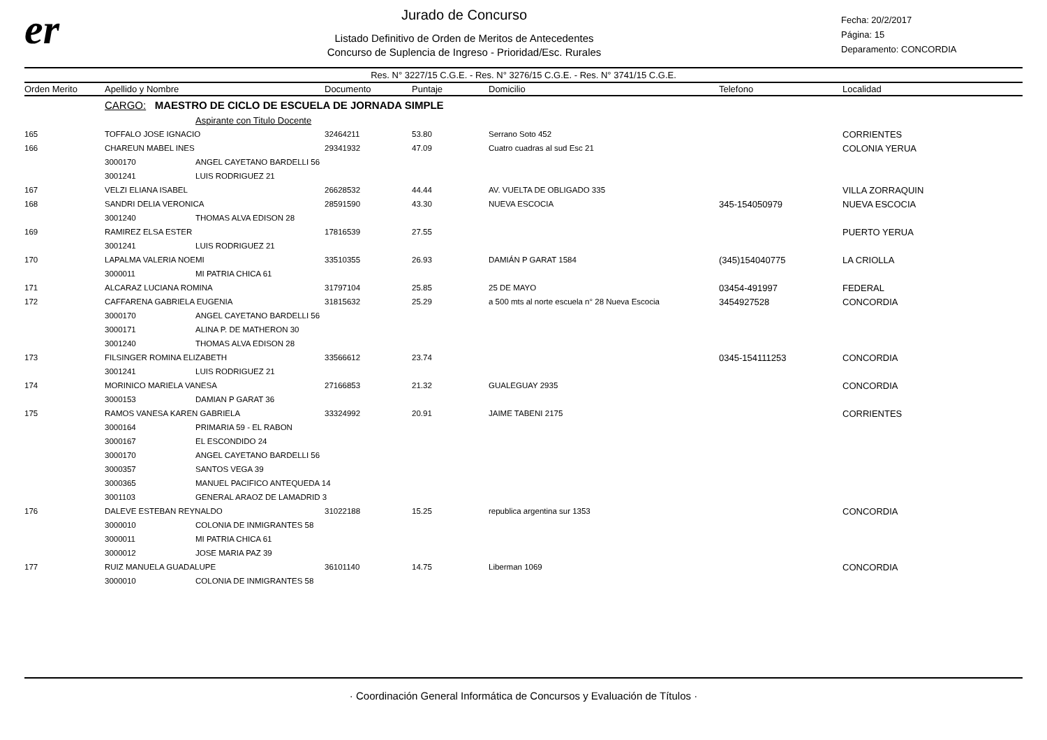er
Jurado de Concurso
Listado Definitivo de Orden de Meritos de Antecedentes
Concurso de Suplencia de Ingreso - Prioridad/Esc. Rurales
Fecha: 20/2/2017
Página: 15
Deparamento: CONCORDIA
Res. N° 3227/15 C.G.E. - Res. N° 3276/15 C.G.E. - Res. N° 3741/15 C.G.E.
| Orden Merito | Apellido y Nombre | | Documento | Puntaje | Domicilio | Telefono | Localidad |
| --- | --- | --- | --- | --- | --- | --- | --- |
| | CARGO: MAESTRO DE CICLO DE ESCUELA DE JORNADA SIMPLE | | | | | | |
| | | Aspirante con Titulo Docente | | | | | |
| 165 | TOFFALO JOSE IGNACIO | | 32464211 | 53.80 | Serrano Soto 452 | | CORRIENTES |
| 166 | CHAREUN MABEL INES | | 29341932 | 47.09 | Cuatro cuadras al sud Esc 21 | | COLONIA YERUA |
| | 3000170 | ANGEL CAYETANO BARDELLI 56 | | | | | |
| | 3001241 | LUIS RODRIGUEZ 21 | | | | | |
| 167 | VELZI ELIANA ISABEL | | 26628532 | 44.44 | AV. VUELTA DE OBLIGADO 335 | | VILLA ZORRAQUIN |
| 168 | SANDRI DELIA VERONICA | | 28591590 | 43.30 | NUEVA ESCOCIA | 345-154050979 | NUEVA ESCOCIA |
| | 3001240 | THOMAS ALVA EDISON 28 | | | | | |
| 169 | RAMIREZ ELSA ESTER | | 17816539 | 27.55 | | | PUERTO YERUA |
| | 3001241 | LUIS RODRIGUEZ 21 | | | | | |
| 170 | LAPALMA VALERIA NOEMI | | 33510355 | 26.93 | DAMIÁN P GARAT 1584 | (345)154040775 | LA CRIOLLA |
| | 3000011 | MI PATRIA CHICA 61 | | | | | |
| 171 | ALCARAZ LUCIANA ROMINA | | 31797104 | 25.85 | 25 DE MAYO | 03454-491997 | FEDERAL |
| 172 | CAFFARENA GABRIELA EUGENIA | | 31815632 | 25.29 | a 500 mts al norte escuela n° 28 Nueva Escocia | 3454927528 | CONCORDIA |
| | 3000170 | ANGEL CAYETANO BARDELLI 56 | | | | | |
| | 3000171 | ALINA P. DE MATHERON 30 | | | | | |
| | 3001240 | THOMAS ALVA EDISON 28 | | | | | |
| 173 | FILSINGER ROMINA ELIZABETH | | 33566612 | 23.74 | | 0345-154111253 | CONCORDIA |
| | 3001241 | LUIS RODRIGUEZ 21 | | | | | |
| 174 | MORINICO MARIELA VANESA | | 27166853 | 21.32 | GUALEGUAY 2935 | | CONCORDIA |
| | 3000153 | DAMIAN P GARAT 36 | | | | | |
| 175 | RAMOS VANESA KAREN GABRIELA | | 33324992 | 20.91 | JAIME TABENI 2175 | | CORRIENTES |
| | 3000164 | PRIMARIA 59 - EL RABON | | | | | |
| | 3000167 | EL ESCONDIDO 24 | | | | | |
| | 3000170 | ANGEL CAYETANO BARDELLI 56 | | | | | |
| | 3000357 | SANTOS VEGA 39 | | | | | |
| | 3000365 | MANUEL PACIFICO ANTEQUEDA 14 | | | | | |
| | 3001103 | GENERAL ARAOZ DE LAMADRID 3 | | | | | |
| 176 | DALEVE ESTEBAN REYNALDO | | 31022188 | 15.25 | republica argentina sur 1353 | | CONCORDIA |
| | 3000010 | COLONIA DE INMIGRANTES 58 | | | | | |
| | 3000011 | MI PATRIA CHICA 61 | | | | | |
| | 3000012 | JOSE MARIA PAZ 39 | | | | | |
| 177 | RUIZ MANUELA GUADALUPE | | 36101140 | 14.75 | Liberman 1069 | | CONCORDIA |
| | 3000010 | COLONIA DE INMIGRANTES 58 | | | | | |
· Coordinación General Informática de Concursos y Evaluación de Títulos ·